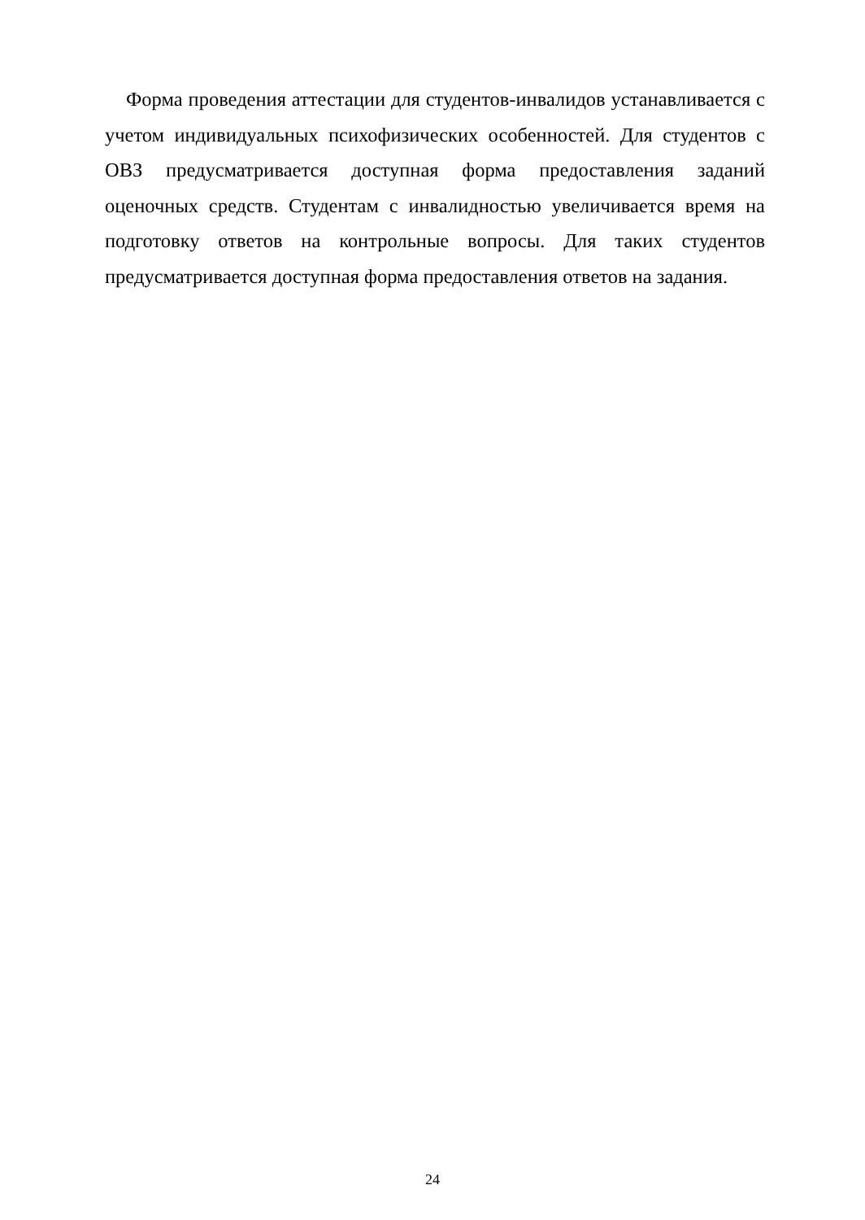Форма проведения аттестации для студентов-инвалидов устанавливается с учетом индивидуальных психофизических особенностей. Для студентов с ОВЗ предусматривается доступная форма предоставления заданий оценочных средств. Студентам с инвалидностью увеличивается время на подготовку ответов на контрольные вопросы. Для таких студентов предусматривается доступная форма предоставления ответов на задания.
24